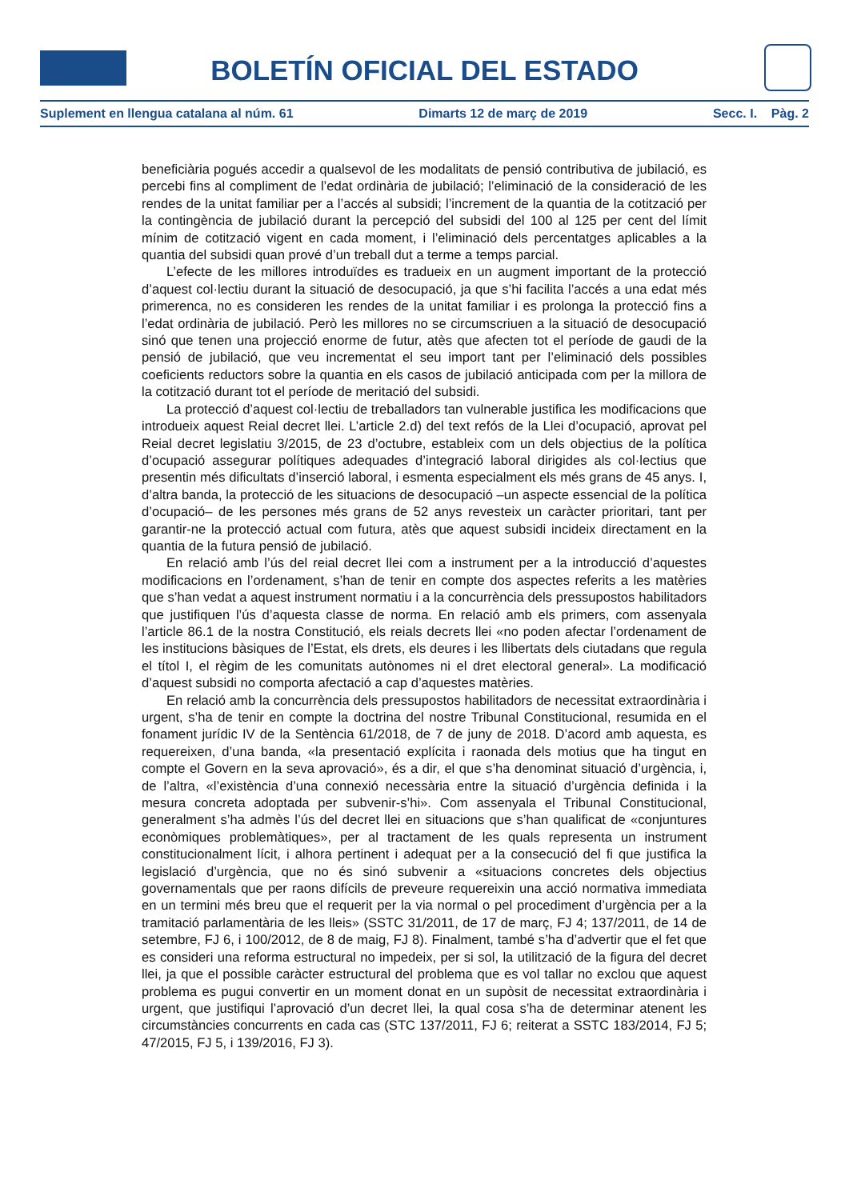BOLETÍN OFICIAL DEL ESTADO
Suplement en llengua catalana al núm. 61 Dimarts 12 de març de 2019 Secc. I. Pàg. 2
beneficiària pogués accedir a qualsevol de les modalitats de pensió contributiva de jubilació, es percebi fins al compliment de l’edat ordinària de jubilació; l’eliminació de la consideració de les rendes de la unitat familiar per a l’accés al subsidi; l’increment de la quantia de la cotització per la contingència de jubilació durant la percepció del subsidi del 100 al 125 per cent del límit mínim de cotització vigent en cada moment, i l’eliminació dels percentatges aplicables a la quantia del subsidi quan prové d’un treball dut a terme a temps parcial.
L’efecte de les millores introduïdes es tradueix en un augment important de la protecció d’aquest col·lectiu durant la situació de desocupació, ja que s’hi facilita l’accés a una edat més primerenca, no es consideren les rendes de la unitat familiar i es prolonga la protecció fins a l’edat ordinària de jubilació. Però les millores no se circumscriuen a la situació de desocupació sinó que tenen una projecció enorme de futur, atès que afecten tot el període de gaudi de la pensió de jubilació, que veu incrementat el seu import tant per l’eliminació dels possibles coeficients reductors sobre la quantia en els casos de jubilació anticipada com per la millora de la cotització durant tot el període de meritació del subsidi.
La protecció d’aquest col·lectiu de treballadors tan vulnerable justifica les modificacions que introdueix aquest Reial decret llei. L’article 2.d) del text refós de la Llei d’ocupació, aprovat pel Reial decret legislatiu 3/2015, de 23 d’octubre, estableix com un dels objectius de la política d’ocupació assegurar polítiques adequades d’integració laboral dirigides als col·lectius que presentin més dificultats d’inserció laboral, i esmenta especialment els més grans de 45 anys. I, d’altra banda, la protecció de les situacions de desocupació –un aspecte essencial de la política d’ocupació– de les persones més grans de 52 anys revesteix un caràcter prioritari, tant per garantir-ne la protecció actual com futura, atès que aquest subsidi incideix directament en la quantia de la futura pensió de jubilació.
En relació amb l’ús del reial decret llei com a instrument per a la introducció d’aquestes modificacions en l’ordenament, s’han de tenir en compte dos aspectes referits a les matèries que s’han vedat a aquest instrument normatiu i a la concurrència dels pressupostos habilitadors que justifiquen l’ús d’aquesta classe de norma. En relació amb els primers, com assenyala l’article 86.1 de la nostra Constitució, els reials decrets llei «no poden afectar l’ordenament de les institucions bàsiques de l’Estat, els drets, els deures i les llibertats dels ciutadans que regula el títol I, el règim de les comunitats autònomes ni el dret electoral general». La modificació d’aquest subsidi no comporta afectació a cap d’aquestes matèries.
En relació amb la concurrència dels pressupostos habilitadors de necessitat extraordinària i urgent, s’ha de tenir en compte la doctrina del nostre Tribunal Constitucional, resumida en el fonament jurídic IV de la Sentència 61/2018, de 7 de juny de 2018. D’acord amb aquesta, es requereixen, d’una banda, «la presentació explícita i raonada dels motius que ha tingut en compte el Govern en la seva aprovació», és a dir, el que s’ha denominat situació d’urgència, i, de l’altra, «l’existència d’una connexió necessària entre la situació d’urgència definida i la mesura concreta adoptada per subvenir-s’hi». Com assenyala el Tribunal Constitucional, generalment s’ha admès l’ús del decret llei en situacions que s’han qualificat de «conjuntures econòmiques problemàtiques», per al tractament de les quals representa un instrument constitucionalment lícit, i alhora pertinent i adequat per a la consecució del fi que justifica la legislació d’urgència, que no és sinó subvenir a «situacions concretes dels objectius governamentals que per raons difícils de preveure requereixin una acció normativa immediata en un termini més breu que el requerit per la via normal o pel procediment d’urgència per a la tramitació parlamentària de les lleis» (SSTC 31/2011, de 17 de març, FJ 4; 137/2011, de 14 de setembre, FJ 6, i 100/2012, de 8 de maig, FJ 8). Finalment, també s’ha d’advertir que el fet que es consideri una reforma estructural no impedeix, per si sol, la utilització de la figura del decret llei, ja que el possible caràcter estructural del problema que es vol tallar no exclou que aquest problema es pugui convertir en un moment donat en un supòsit de necessitat extraordinària i urgent, que justifiqui l’aprovació d’un decret llei, la qual cosa s’ha de determinar atenent les circumstàncies concurrents en cada cas (STC 137/2011, FJ 6; reiterat a SSTC 183/2014, FJ 5; 47/2015, FJ 5, i 139/2016, FJ 3).